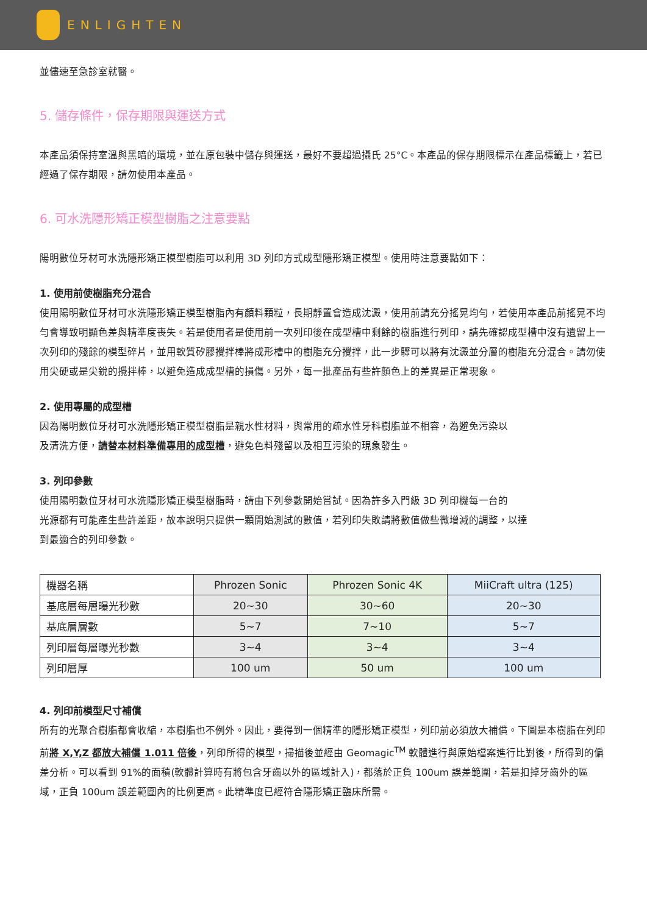ENLIGHTEN
並儘速至急診室就醫。
5. 儲存條件，保存期限與運送方式
本產品須保持室溫與黑暗的環境，並在原包裝中儲存與運送，最好不要超過攝氏 25°C。本產品的保存期限標示在產品標籤上，若已經過了保存期限，請勿使用本產品。
6. 可水洗隱形矯正模型樹脂之注意要點
陽明數位牙材可水洗隱形矯正模型樹脂可以利用 3D 列印方式成型隱形矯正模型。使用時注意要點如下：
1. 使用前使樹脂充分混合
使用陽明數位牙材可水洗隱形矯正模型樹脂內有顏料顆粒，長期靜置會造成沈澱，使用前請充分搖晃均勻，若使用本產品前搖晃不均勻會導致明顯色差與精準度喪失。若是使用者是使用前一次列印後在成型槽中剩餘的樹脂進行列印，請先確認成型槽中沒有遺留上一次列印的殘餘的模型碎片，並用軟質矽膠攪拌棒將成形槽中的樹脂充分攪拌，此一步驟可以將有沈澱並分層的樹脂充分混合。請勿使用尖硬或是尖銳的攪拌棒，以避免造成成型槽的損傷。另外，每一批產品有些許顏色上的差異是正常現象。
2. 使用專屬的成型槽
因為陽明數位牙材可水洗隱形矯正模型樹脂是親水性材料，與常用的疏水性牙科樹脂並不相容，為避免污染以
及清洗方便，請替本材料準備專用的成型槽，避免色料殘留以及相互污染的現象發生。
3. 列印參數
使用陽明數位牙材可水洗隱形矯正模型樹脂時，請由下列參數開始嘗試。因為許多入門級 3D 列印機每一台的
光源都有可能產生些許差距，故本說明只提供一顆開始測試的數值，若列印失敗請將數值做些微增減的調整，以達
到最適合的列印參數。
| 機器名稱 | Phrozen Sonic | Phrozen Sonic 4K | MiiCraft ultra (125) |
| 基底層每層曝光秒數 | 20~30 | 30~60 | 20~30 |
| 基底層層數 | 5~7 | 7~10 | 5~7 |
| 列印層每層曝光秒數 | 3~4 | 3~4 | 3~4 |
| 列印層厚 | 100 um | 50 um | 100 um |
4. 列印前模型尺寸補償
所有的光聚合樹脂都會收縮，本樹脂也不例外。因此，要得到一個精準的隱形矯正模型，列印前必須放大補償。下圖是本樹脂在列印前將 X,Y,Z 都放大補償 1.011 倍後，列印所得的模型，掃描後並經由 Geomagic<sup>TM</sup> 軟體進行與原始檔案進行比對後，所得到的偏差分析。可以看到 91%的面積(軟體計算時有將包含牙齒以外的區域計入)，都落於正負 100um 誤差範圍，若是扣掉牙齒外的區域，正負 100um 誤差範圍內的比例更高。此精準度已經符合隱形矯正臨床所需。